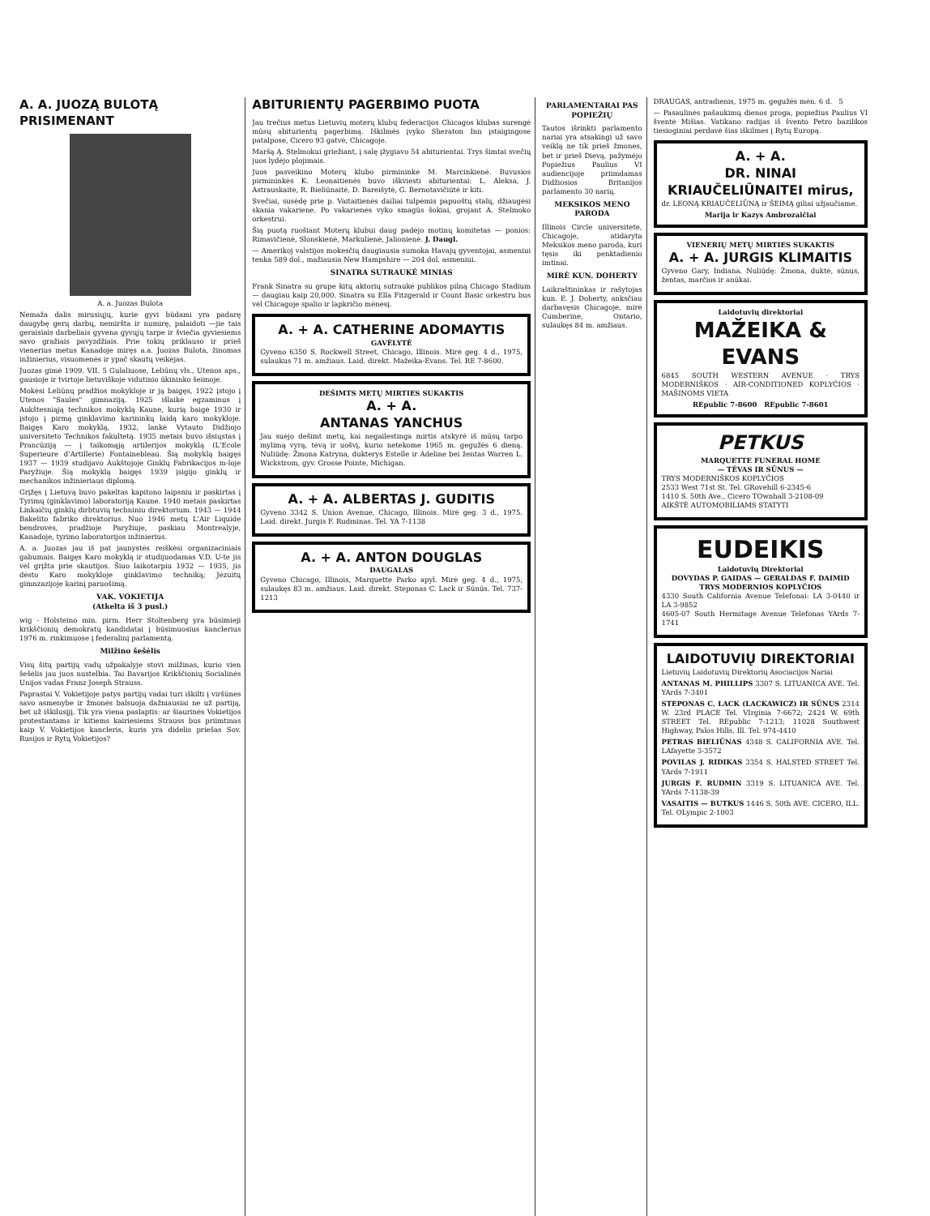A. A. JUOZĄ BULOTĄ PRISIMENANT
A. a. Juozas Bulota
Nemaža dalis mirusiųjų, kurie gyvi būdami yra padarę daugybę gerų darbų, nemiršta ir numirę, palaidoti —jie tais geraisiais darbeliais gyvena gyvųjų tarpe ir šviečia gyviesiems savo gražiais pavyzdžiais. Prie tokių priklauso ir prieš vienerius metus Kanadoje miręs a.a. Juozas Bulota, žinomas inžinierius, visuomenės ir ypač skautų veikėjas.
Juozas gimė 1909. VII. 5 Gulaliuose, Leliūnų vls., Utenos aps., gausioje ir tvirtoje lietuviškoje vidutinio ūkininko šeimoje.
Mokėsi Leliūnų pradžios mokykloje ir ją baigęs, 1922 įstojo į Utenos "Saulės" gimnaziją. 1925 išlaikė egzaminus į Aukštesniąją technikos mokyklą Kaune, kurią baigė 1930 ir įstojo į pirmą ginklavimo karininkų laidą karo mokykloje. Baigęs Karo mokyklą, 1932, lankė Vytauto Didžiojo universiteto Technikos fakultetą. 1935 metais buvo išsiųstas į Prancūziją — į taikomąją artilerijos mokyklą (L'Ecole Superieure d'Artillerie) Fontainebleau. Šią mokyklą baigęs 1937 — 1939 studijavo Aukštojoje Ginklų Fabrikacijos m-loje Paryžiuje. Šią mokyklą baigęs 1939 įsigijo ginklų ir mechanikos inžinieriaus diplomą.
Grįžęs į Lietuvą buvo pakeltas kapitono laipsniu ir paskirtas į Tyrimų (ginklavimo) laboratoriją Kaune. 1940 metais paskirtas Linkaičių ginklų dirbtuvių techniniu direktorium. 1943 — 1944 Bakelito fabriko direktorius. Nuo 1946 metų L'Air Liquide bendrovės, pradžioje Paryžiuje, paskiau Montrealyje, Kanadoje, tyrimo laboratorijos inžinierius.
A. a. Juozas jau iš pat jaunystės reiškėsi organizaciniais gabumais. Baigęs Karo mokyklą ir studijuodamas V.D. U-te jis vėl grįžta prie skautijos. Šiuo laikotarpiu 1932 — 1935, jis dėsto Karo mokykloje ginklavimo techniką; Jėzuitų gimnzazijoje karinį paruošimą.
VAK. VOKIETIJA
(Atkelta iš 3 pusl.)
wig - Holsteino min. pirm. Herr Stoltenberg yra būsimieji krikščionių demokratų kandidatai į būsimuosius kanclerius 1976 m. rinkimuose į federalinį parlamentą.
Milžino šešėlis
Visų šitų partijų vadų užpakalyje stovi milžinas, kurio vien šešėlis jau juos nustelbia. Tai Bavarijos Krikščionių Socialinės Unijos vadas Franz Joseph Strauss.
Paprastai V. Vokietijoje patys partijų vadai turi iškilti į viršūnes savo asmenybe ir žmonės balsuoja dažniausiai ne už partiją, bet už iškilusįjį. Tik yra viena paslaptis: ar šiaurinės Vokietijos protestantams ir kitiems kairiesiems Strauss bus priimtinas kaip V. Vokietijos kancleris, kuris yra didelis priešas Sov. Rusijos ir Rytų Vokietijos?
ABITURIENTŲ PAGERBIMO PUOTA
Jau trečius metus Lietuvių moterų klubų federacijos Chicagos klubas surengė mūsų abiturientų pagerbimą. Iškilmės įvyko Sheraton Inn įstaigingose patalpose, Cicero 93 gatvė, Chicagoje.
Maršą Ą. Stelmokui griežiant, į salę įžygiavo 54 abiturientai. Trys šimtai svečių juos lydėjo plojimais.
Juos pasveikino Moterų klubo pirmininkė M. Marcinkienė. Buvusios pirmininkės K. Leonaitienės buvo iškviesti abiturientai: L. Aleksa, J. Astrauskaitė, R. Bieliūnaitė, D. Bareišytė, G. Bernotavičiūtė ir kiti.
Svečiai, susėdę prie p. Vaitaitienės dailiai tulpėmis papuoštų stalų, džiaugėsi skania vakariene. Po vakarienės vyko smagūs šokiai, grojant A. Stelmoko orkestrui.
Šią puotą ruošiant Moterų klubui daug padėjo motinų komitetas — ponios: Rimavičienė, Slonskienė, Markulienė, Jalionienė. J. Daugl.
— Amerikoj valstijos mokesčių daugiausia sumoka Havajų gyventojai, asmeniui tenka 589 dol., mažiausia New Hampshire — 204 dol. asmeniui.
SINATRA SUTRAUKĖ MINIAS
Frank Sinatra su grupe kitų aktorių sutraukė publikos pilną Chicago Stadium — daugiau kaip 20,000. Sinatra su Ella Fitzgerald ir Count Basic orkestru bus vėl Chicagoje spalio ir lapkričio mėnesį.
A. + A. CATHERINE ADOMAYTIS
GAVĖLYTĖ
Gyveno 6350 S. Rockwell Street, Chicago, Illinois. Mirė geg. 4 d., 1975, sulaukus 71 m. amžiaus. Laid. direkt. Mažeika-Evans. Tel. RE 7-8600.
DEŠIMTS METŲ MIRTIES SUKAKTIS
A. + A.
ANTANAS YANCHUS
Jau suėjo dešimt metų, kai negailestinga mirtis atskyrė iš mūsų tarpo mylimą vyrą, tėvą ir uošvį, kurio netekome 1965 m. gegužės 6 dieną. Nuliūdę: Žmona Katryna, dukterys Estelle ir Adeline bei žentas Warren L. Wickstrom, gyv. Grosse Pointe, Michigan.
A. + A. ALBERTAS J. GUDITIS
Gyveno 3342 S. Union Avenue, Chicago, Illinois. Mirė geg. 3 d., 1975. Laid. direkt. Jurgis F. Rudminas. Tel. YA 7-1138
A. + A. ANTON DOUGLAS
DAUGALAS
Gyveno Chicago, Illinois, Marquette Parko apyl. Mirė geg. 4 d., 1975, sulaukęs 83 m. amžiaus. Laid. direkt. Steponas C. Lack ir Sūnūs. Tel. 737-1213
PARLAMENTARAI PAS POPIEŽIŲ
Tautos išrinkti parlamento nariai yra atsakingi už savo veiklą ne tik prieš žmones, bet ir prieš Dievą, pažymėjo Popiežius Paulius VI audiencijoje priimdamas Didžiosios Britanijos parlamento 30 narių.
MEKSIKOS MENO PARODA
Illinois Circle universitete, Chicagoje, atidaryta Meksikos meno paroda, kuri tęsis iki penktadienio imtinai.
MIRĖ KUN. DOHERTY
Laikraštininkas ir rašytojas kun. E. J. Doherty, anksčiau darbavęsis Chicagoje, mirė Cumberine, Ontario, sulaukęs 84 m. amžiaus.
DRAUGAS, antradienis, 1975 m. gegužės mėn. 6 d. 5
— Pasaulinės pašaukimų dienos proga, popiežius Paulius VI šventė Mišias. Vatikano radijas iš švento Petro bazilikos tiesioginiai perdavė šias iškilmes į Rytų Europą.
A. + A.
DR. NINAI KRIAUČELIŪNAITEI mirus,
dr. LEONĄ KRIAUČELIŪNĄ ir ŠEIMĄ giliai užjaučiame.
Marija ir Kazys Ambrozaičiai
VIENERIŲ METŲ MIRTIES SUKAKTIS
A. + A. JURGIS KLIMAITIS
Gyveno Gary, Indiana. Nuliūdę: Žmona, duktė, sūnus, žentas, marčios ir anūkai.
Laidotuvių direktoriai
MAŽEIKA & EVANS
6845 SOUTH WESTERN AVENUE · TRYS MODERNIŠKOS · AIR-CONDITIONED KOPLYČIOS · MAŠINOMS VIETA
REpublic 7-8600 REpublic 7-8601
PETKUS
MARQUETTE FUNERAL HOME
— TĖVAS IR SŪNUS —
TRYS MODERNIŠKOS KOPLYČIOS
2533 West 71st St. Tel. GRovehill 6-2345-6
1410 S. 50th Ave., Cicero TOwnhall 3-2108-09
AIKŠTĖ AUTOMOBILIAMS STATYTI
EUDEIKIS
Laidotuvių Direktoriai
DOVYDAS P. GAIDAS — GERALDAS F. DAIMID
TRYS MODERNIOS KOPLYČIOS
4330 South California Avenue Telefonai: LA 3-0440 ir LA 3-9852
4605-07 South Hermitage Avenue Telefonas YArds 7-1741
LAIDOTUVIŲ DIREKTORIAI
Lietuvių Laidotuvių Direktorių Asociacijos Nariai
ANTANAS M. PHILLIPS 3307 S. LITUANICA AVE. Tel. YArds 7-3401
STEPONAS C. LACK (LACKAWICZ) IR SŪNUS 2314 W. 23rd PLACE Tel. VIrginia 7-6672; 2424 W. 69th STREET Tel. REpublic 7-1213; 11028 Southwest Highway, Palos Hills, Ill. Tel. 974-4410
PETRAS BIELIŪNAS 4348 S. CALIFORNIA AVE. Tel. LAfayette 3-3572
POVILAS J. RIDIKAS 3354 S. HALSTED STREET Tel. YArds 7-1911
JURGIS F. RUDMIN 3319 S. LITUANICA AVE. Tel. YArds 7-1138-39
VASAITIS — BUTKUS 1446 S. 50th AVE. CICERO, ILL. Tel. OLympic 2-1003